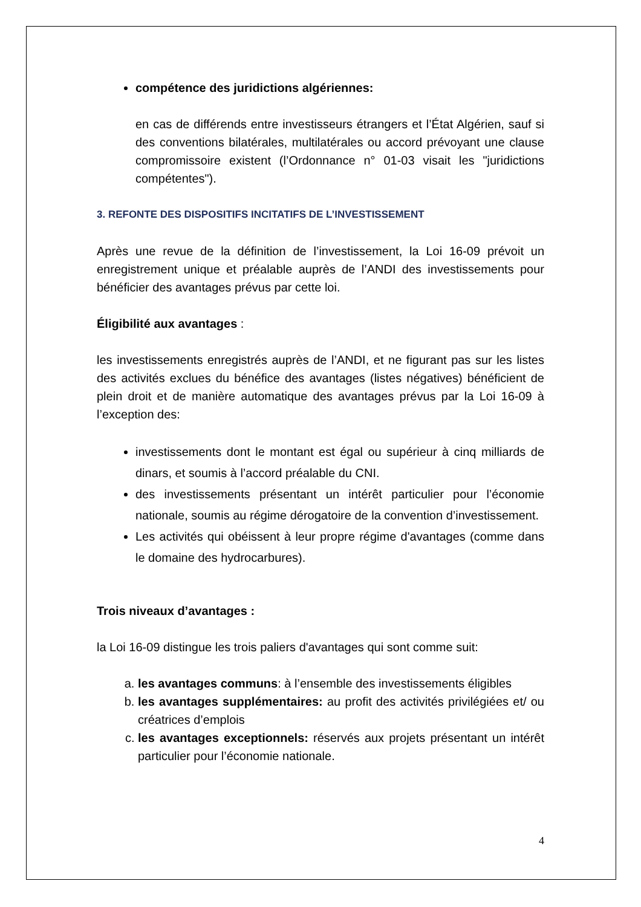compétence des juridictions algériennes:
en cas de différends entre investisseurs étrangers et l’État Algérien, sauf si des conventions bilatérales, multilatérales ou accord prévoyant une clause compromissoire existent (l’Ordonnance n° 01-03 visait les "juridictions compétentes").
3. REFONTE DES DISPOSITIFS INCITATIFS DE L’INVESTISSEMENT
Après une revue de la définition de l’investissement, la Loi 16-09 prévoit un enregistrement unique et préalable auprès de l’ANDI des investissements pour bénéficier des avantages prévus par cette loi.
Éligibilité aux avantages :
les investissements enregistrés auprès de l’ANDI, et ne figurant pas sur les listes des activités exclues du bénéfice des avantages (listes négatives) bénéficient de plein droit et de manière automatique des avantages prévus par la Loi 16-09 à l’exception des:
investissements dont le montant est égal ou supérieur à cinq milliards de dinars, et soumis à l’accord préalable du CNI.
des investissements présentant un intérêt particulier pour l’économie nationale, soumis au régime dérogatoire de la convention d’investissement.
Les activités qui obéissent à leur propre régime d'avantages (comme dans le domaine des hydrocarbures).
Trois niveaux d’avantages :
la Loi 16-09 distingue les trois paliers d'avantages qui sont comme suit:
a. les avantages communs: à l’ensemble des investissements éligibles
b. les avantages supplémentaires: au profit des activités privilégiées et/ ou créatrices d’emplois
c. les avantages exceptionnels: réservés aux projets présentant un intérêt particulier pour l’économie nationale.
4